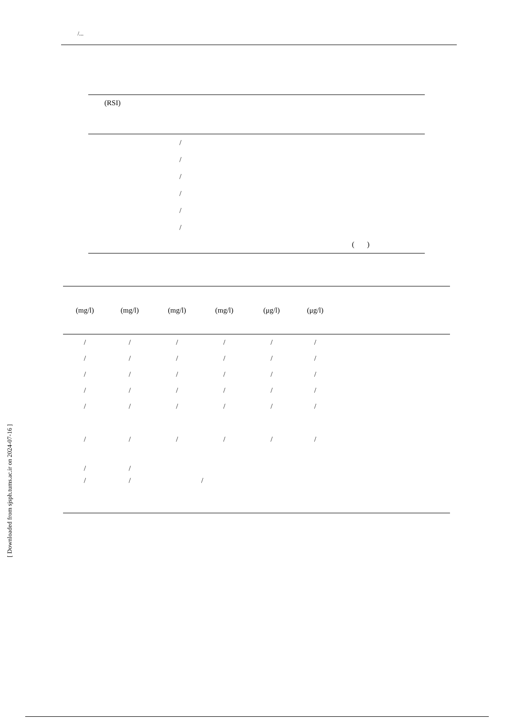/...
| (RSI) | | | |
| --- | --- | --- | --- |
| | / | | |
| | / | | |
| | / | | |
| | / | | |
| | / | | |
| | / | | |
| | | ( ) | |
| (mg/l) | (mg/l) | (mg/l) | (mg/l) | (μg/l) | (μg/l) | |
| --- | --- | --- | --- | --- | --- | --- |
| / | / | / | / | / | / | |
| / | / | / | / | / | / | |
| / | / | / | / | / | / | |
| / | / | / | / | / | / | |
| / | / | / | / | / | / | |
| / | / | / | / | / | / | |
| / | / | | | | | |
| / | / | | / | | | |
[ Downloaded from sjsph.tums.ac.ir on 2024-07-16 ]